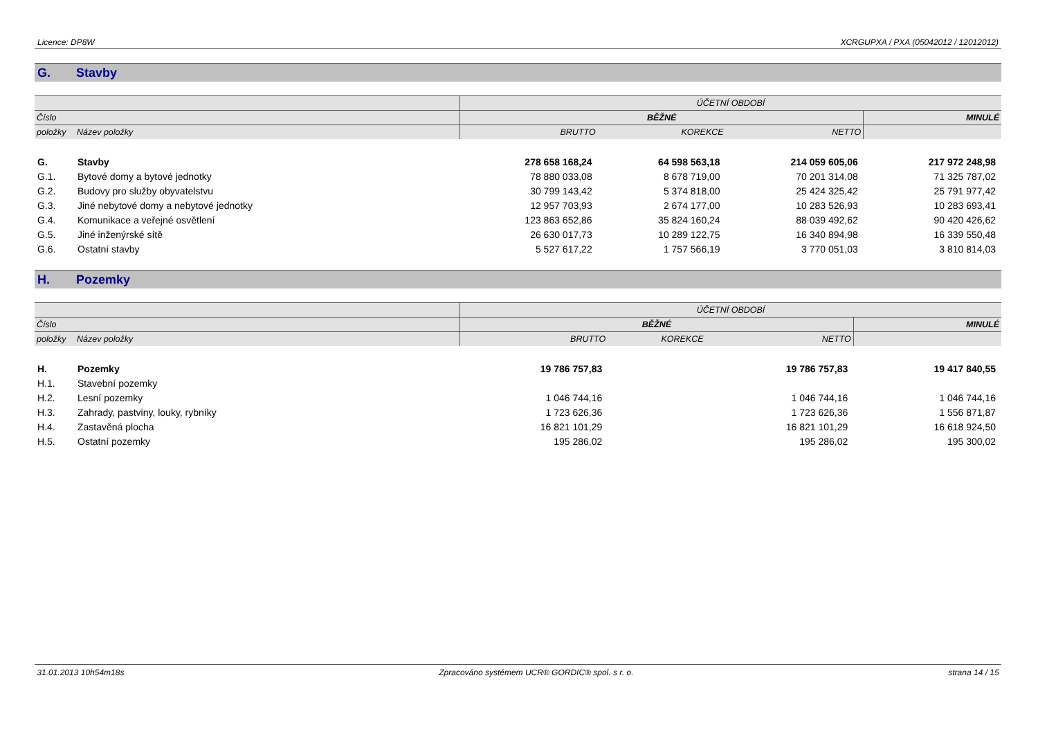Licence: DP8W XCRGUPXA / PXA (05042012 / 12012012)
G. Stavby
| | | ÚČETNÍ OBDOBÍ | | | |
| Číslo | | BĚŽNÉ | | | MINULÉ |
| položky | Název položky | BRUTTO | KOREKCE | NETTO | |
| G. | Stavby | 278 658 168,24 | 64 598 563,18 | 214 059 605,06 | 217 972 248,98 |
| G.1. | Bytové domy a bytové jednotky | 78 880 033,08 | 8 678 719,00 | 70 201 314,08 | 71 325 787,02 |
| G.2. | Budovy pro služby obyvatelstvu | 30 799 143,42 | 5 374 818,00 | 25 424 325,42 | 25 791 977,42 |
| G.3. | Jiné nebytové domy a nebytové jednotky | 12 957 703,93 | 2 674 177,00 | 10 283 526,93 | 10 283 693,41 |
| G.4. | Komunikace a veřejné osvětlení | 123 863 652,86 | 35 824 160,24 | 88 039 492,62 | 90 420 426,62 |
| G.5. | Jiné inženýrské sítě | 26 630 017,73 | 10 289 122,75 | 16 340 894,98 | 16 339 550,48 |
| G.6. | Ostatní stavby | 5 527 617,22 | 1 757 566,19 | 3 770 051,03 | 3 810 814,03 |
H. Pozemky
| | | ÚČETNÍ OBDOBÍ | | | |
| Číslo | | BĚŽNÉ | | | MINULÉ |
| položky | Název položky | BRUTTO | KOREKCE | NETTO | |
| H. | Pozemky | 19 786 757,83 | | 19 786 757,83 | 19 417 840,55 |
| H.1. | Stavební pozemky | | | | |
| H.2. | Lesní pozemky | 1 046 744,16 | | 1 046 744,16 | 1 046 744,16 |
| H.3. | Zahrady, pastviny, louky, rybníky | 1 723 626,36 | | 1 723 626,36 | 1 556 871,87 |
| H.4. | Zastavěná plocha | 16 821 101,29 | | 16 821 101,29 | 16 618 924,50 |
| H.5. | Ostatní pozemky | 195 286,02 | | 195 286,02 | 195 300,02 |
31.01.2013 10h54m18s Zpracováno systémem UCR® GORDIC® spol. s r. o. strana 14 / 15